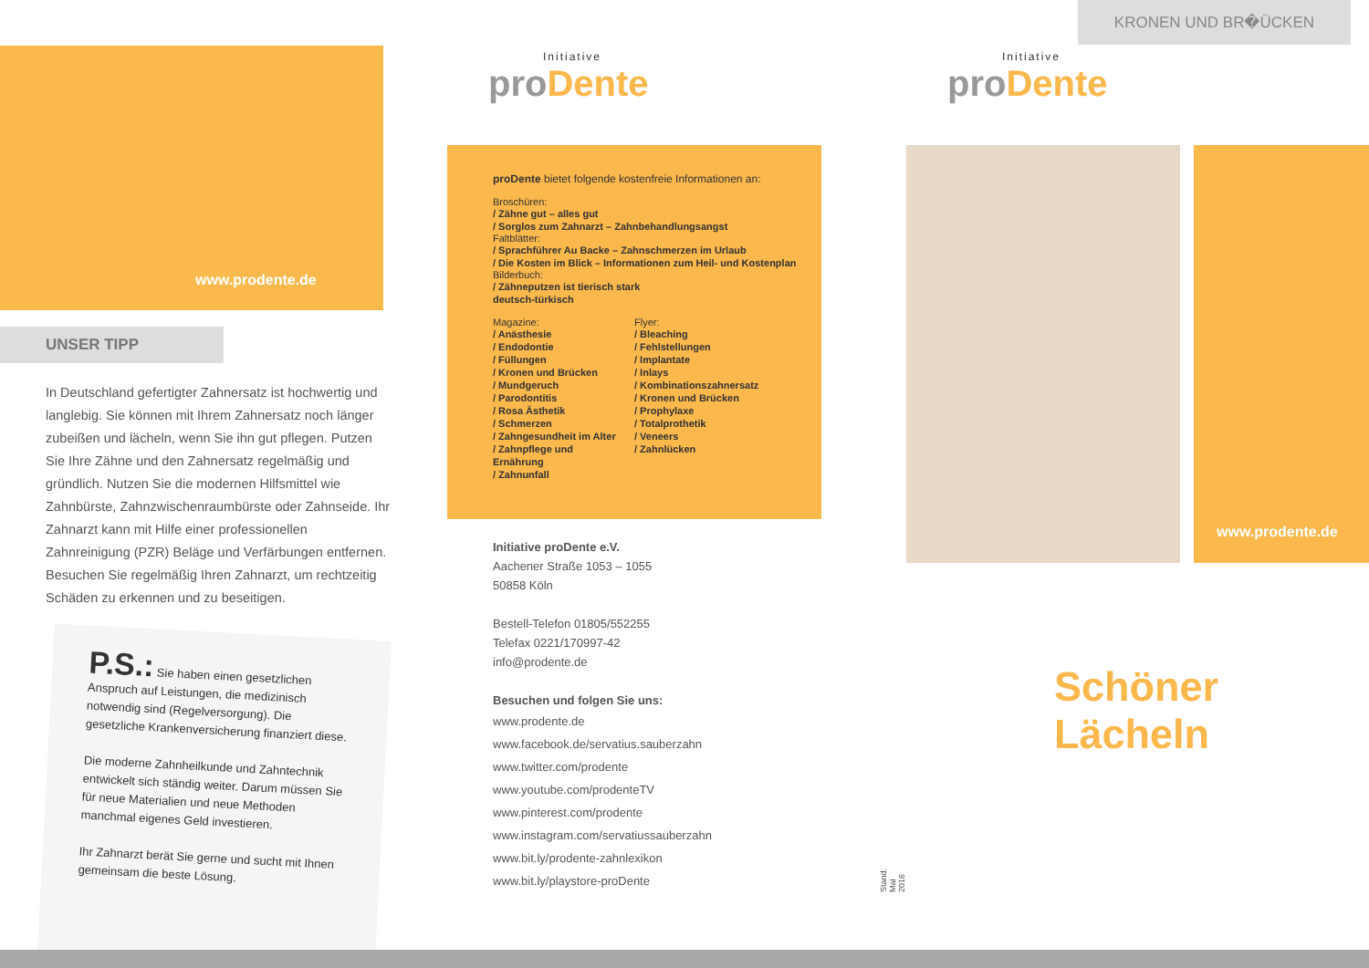www.prodente.de
UNSER TIPP
In Deutschland gefertigter Zahnersatz ist hochwertig und langlebig. Sie können mit Ihrem Zahnersatz noch länger zubeißen und lächeln, wenn Sie ihn gut pflegen. Putzen Sie Ihre Zähne und den Zahnersatz regelmäßig und gründlich. Nutzen Sie die modernen Hilfsmittel wie Zahnbürste, Zahnzwischenraumbürste oder Zahnseide. Ihr Zahnarzt kann mit Hilfe einer professionellen Zahnreinigung (PZR) Beläge und Verfärbungen entfernen. Besuchen Sie regelmäßig Ihren Zahnarzt, um rechtzeitig Schäden zu erkennen und zu beseitigen.
P.S.: Sie haben einen gesetzlichen Anspruch auf Leistungen, die medizinisch notwendig sind (Regelversorgung). Die gesetzliche Krankenversicherung finanziert diese.
Die moderne Zahnheilkunde und Zahntechnik entwickelt sich ständig weiter. Darum müssen Sie für neue Materialien und neue Methoden manchmal eigenes Geld investieren.
Ihr Zahnarzt berät Sie gerne und sucht mit Ihnen gemeinsam die beste Lösung.
Initiative
pro Dente
proDente bietet folgende kostenfreie Informationen an:
Broschüren:
/ Zähne gut – alles gut
/ Sorglos zum Zahnarzt – Zahnbehandlungsangst
Faltblätter:
/ Sprachführer Au Backe – Zahnschmerzen im Urlaub
/ Die Kosten im Blick – Informationen zum Heil- und Kostenplan
Bilderbuch:
/ Zähneputzen ist tierisch stark
deutsch-türkisch
Magazine:
/ Anästhesie
/ Endodontie
/ Füllungen
/ Kronen und Brücken
/ Mundgeruch
/ Parodontitis
/ Rosa Ästhetik
/ Schmerzen
/ Zahngesundheit im Alter
/ Zahnpflege und Ernährung
/ Zahnunfall
Flyer:
/ Bleaching
/ Fehlstellungen
/ Implantate
/ Inlays
/ Kombinationszahnersatz
/ Kronen und Brücken
/ Prophylaxe
/ Totalprothetik
/ Veneers
/ Zahnlücken
Initiative proDente e.V.
Aachener Straße 1053 – 1055
50858 Köln
Bestell-Telefon 01805/552255
Telefax 0221/170997-42
info@prodente.de
Besuchen und folgen Sie uns:
www.prodente.de
www.facebook.de/servatius.sauberzahn
www.twitter.com/prodente
www.youtube.com/prodenteTV
www.pinterest.com/prodente
www.instagram.com/servatiussauberzahn
www.bit.ly/prodente-zahnlexikon
www.bit.ly/playstore-proDente
Stand: Mai 2016
KRONEN UND BR�ÜCKEN
Initiative
pro Dente
www.prodente.de
Schöner Lächeln